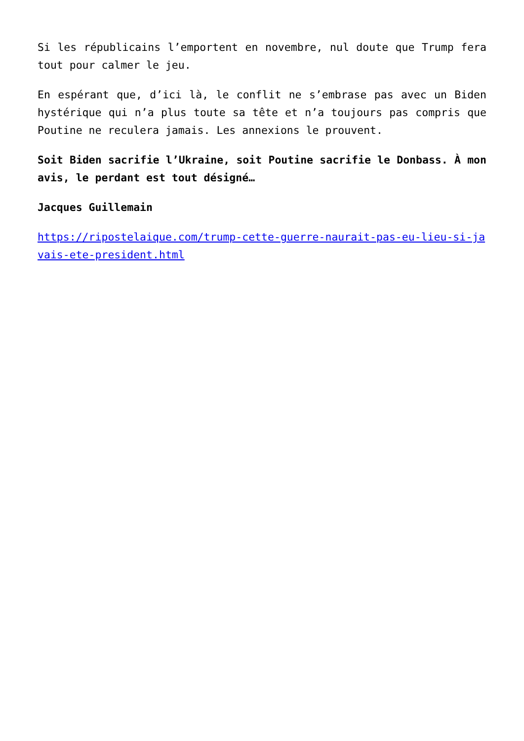Si les républicains l’emportent en novembre, nul doute que Trump fera tout pour calmer le jeu.
En espérant que, d’ici là, le conflit ne s’embrase pas avec un Biden hystérique qui n’a plus toute sa tête et n’a toujours pas compris que Poutine ne reculera jamais. Les annexions le prouvent.
Soit Biden sacrifie l’Ukraine, soit Poutine sacrifie le Donbass. À mon avis, le perdant est tout désigné…
Jacques Guillemain
https://ripostelaique.com/trump-cette-guerre-naurait-pas-eu-lieu-si-javais-ete-president.html